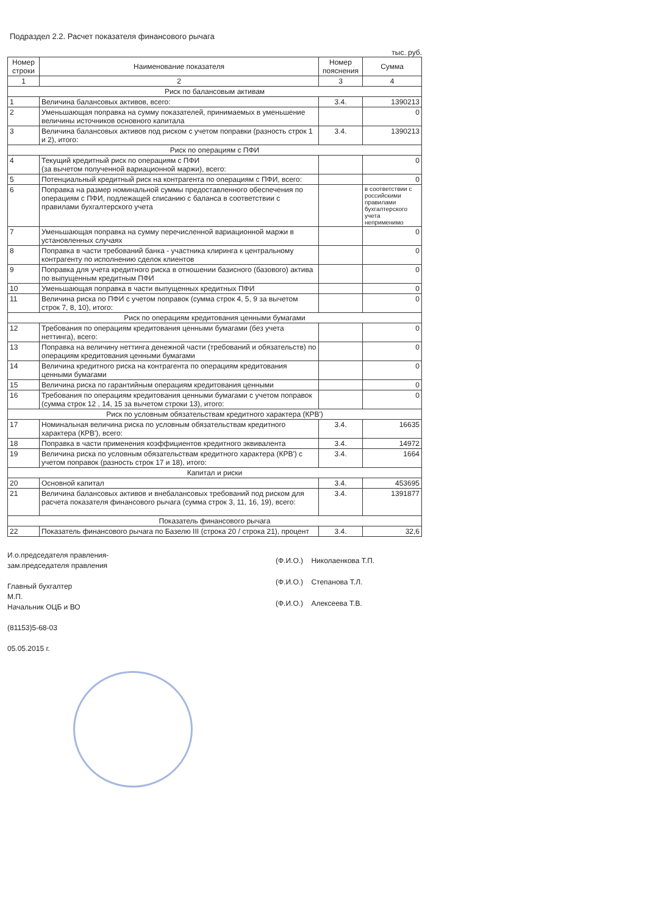Подраздел 2.2. Расчет показателя финансового рычага
тыс. руб.
| Номер строки | Наименование показателя | Номер пояснения | Сумма |
| --- | --- | --- | --- |
| 1 | 2 | 3 | 4 |
| Риск по балансовым активам | | | |
| 1 | Величина балансовых активов, всего: | 3.4. | 1390213 |
| 2 | Уменьшающая поправка на сумму показателей, принимаемых в уменьшение величины источников основного капитала | | 0 |
| 3 | Величина балансовых активов под риском с учетом поправки (разность строк 1 и 2), итого: | 3.4. | 1390213 |
| Риск по операциям с ПФИ | | | |
| 4 | Текущий кредитный риск по операциям с ПФИ (за вычетом полученной вариационной маржи), всего: | | 0 |
| 5 | Потенциальный кредитный риск на контрагента по операциям с ПФИ, всего: | | 0 |
| 6 | Поправка на размер номинальной суммы предоставленного обеспечения по операциям с ПФИ, подлежащей списанию с баланса в соответствии с правилами бухгалтерского учета | | в соответствии с российскими правилами бухгалтерского учета неприменимо |
| 7 | Уменьшающая поправка на сумму перечисленной вариационной маржи в установленных случаях | | 0 |
| 8 | Поправка в части требований банка - участника клиринга к центральному контрагенту по исполнению сделок клиентов | | 0 |
| 9 | Поправка для учета кредитного риска в отношении базисного (базового) актива по выпущенным кредитным ПФИ | | 0 |
| 10 | Уменьшающая поправка в части выпущенных кредитных ПФИ | | 0 |
| 11 | Величина риска по ПФИ с учетом поправок (сумма строк 4, 5, 9 за вычетом строк 7, 8, 10), итого: | | 0 |
| Риск по операциям кредитования ценными бумагами | | | |
| 12 | Требования по операциям кредитования ценными бумагами (без учета неттинга), всего: | | 0 |
| 13 | Поправка на величину неттинга денежной части (требований и обязательств) по операциям кредитования ценными бумагами | | 0 |
| 14 | Величина кредитного риска на контрагента по операциям кредитования ценными бумагами | | 0 |
| 15 | Величина риска по гарантийным операциям кредитования ценными | | 0 |
| 16 | Требования по операциям кредитования ценными бумагами с учетом поправок (сумма строк 12 , 14, 15 за вычетом строки 13), итого: | | 0 |
| Риск по условным обязательствам кредитного характера (КРВ') | | | |
| 17 | Номинальная величина риска по условным обязательствам кредитного характера (КРВ'), всего: | 3.4. | 16635 |
| 18 | Поправка в части применения коэффициентов кредитного эквивалента | 3.4. | 14972 |
| 19 | Величина риска по условным обязательствам кредитного характера (КРВ') с учетом поправок (разность строк 17 и 18), итого: | 3.4. | 1664 |
| Капитал и риски | | | |
| 20 | Основной капитал | 3.4. | 453695 |
| 21 | Величина балансовых активов и внебалансовых требований под риском для расчета показателя финансового рычага (сумма строк 3, 11, 16, 19), всего: | 3.4. | 1391877 |
| Показатель финансового рычага | | | |
| 22 | Показатель финансового рычага по Базелю III (строка 20 / строка 21), процент | 3.4. | 32,6 |
И.о.председателя правления-
зам.председателя правления
Главный бухгалтер
М.П.
Начальник ОЦБ и ВО
(81153)5-68-03
05.05.2015 г.
(Ф.И.О.) Николаенкова Т.П.
(Ф.И.О.) Степанова Т.Л.
(Ф.И.О.) Алексеева Т.В.